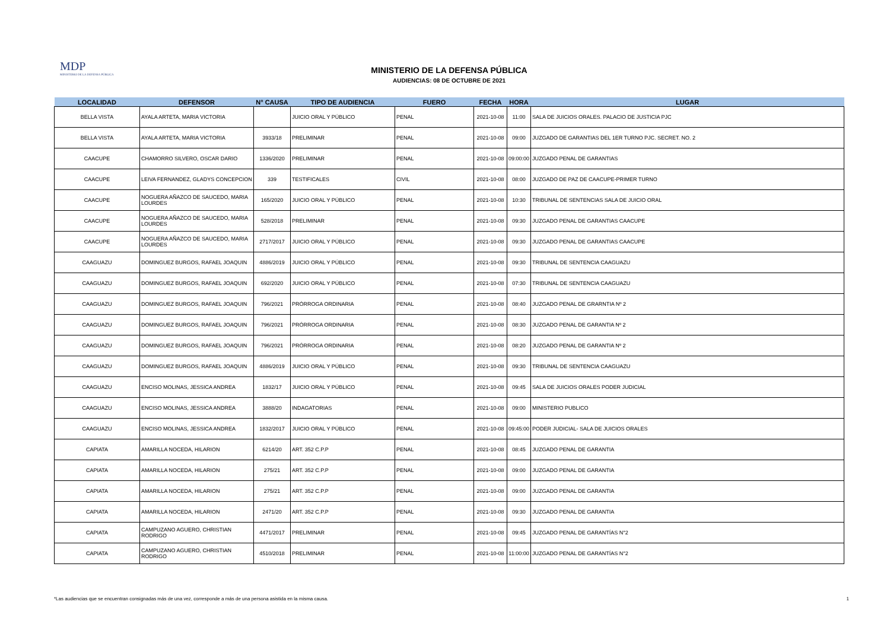MDP
MINISTERIO DE LA DEFENSA PÚBLICA
MINISTERIO DE LA DEFENSA PÚBLICA
AUDIENCIAS: 08 DE OCTUBRE DE 2021
| LOCALIDAD | DEFENSOR | N° CAUSA | TIPO DE AUDIENCIA | FUERO | FECHA | HORA | LUGAR |
| --- | --- | --- | --- | --- | --- | --- | --- |
| BELLA VISTA | AYALA ARTETA, MARIA VICTORIA | | JUICIO ORAL Y PÚBLICO | PENAL | 2021-10-08 | 11:00 | SALA DE JUICIOS ORALES. PALACIO DE JUSTICIA PJC |
| BELLA VISTA | AYALA ARTETA, MARIA VICTORIA | 3933/18 | PRELIMINAR | PENAL | 2021-10-08 | 09:00 | JUZGADO DE GARANTIAS DEL 1ER TURNO PJC. SECRET. NO. 2 |
| CAACUPE | CHAMORRO SILVERO, OSCAR DARIO | 1336/2020 | PRELIMINAR | PENAL | 2021-10-08 | 09:00:00 | JUZGADO PENAL DE GARANTIAS |
| CAACUPE | LEIVA FERNANDEZ, GLADYS CONCEPCION | 339 | TESTIFICALES | CIVIL | 2021-10-08 | 08:00 | JUZGADO DE PAZ DE CAACUPE-PRIMER TURNO |
| CAACUPE | NOGUERA AÑAZCO DE SAUCEDO, MARIA LOURDES | 165/2020 | JUICIO ORAL Y PÚBLICO | PENAL | 2021-10-08 | 10:30 | TRIBUNAL DE SENTENCIAS SALA DE JUICIO ORAL |
| CAACUPE | NOGUERA AÑAZCO DE SAUCEDO, MARIA LOURDES | 528/2018 | PRELIMINAR | PENAL | 2021-10-08 | 09:30 | JUZGADO PENAL DE GARANTIAS CAACUPE |
| CAACUPE | NOGUERA AÑAZCO DE SAUCEDO, MARIA LOURDES | 2717/2017 | JUICIO ORAL Y PÚBLICO | PENAL | 2021-10-08 | 09:30 | JUZGADO PENAL DE GARANTIAS CAACUPE |
| CAAGUAZU | DOMINGUEZ BURGOS, RAFAEL JOAQUIN | 4886/2019 | JUICIO ORAL Y PÚBLICO | PENAL | 2021-10-08 | 09:30 | TRIBUNAL DE SENTENCIA CAAGUAZU |
| CAAGUAZU | DOMINGUEZ BURGOS, RAFAEL JOAQUIN | 692/2020 | JUICIO ORAL Y PÚBLICO | PENAL | 2021-10-08 | 07:30 | TRIBUNAL DE SENTENCIA CAAGUAZU |
| CAAGUAZU | DOMINGUEZ BURGOS, RAFAEL JOAQUIN | 796/2021 | PRÓRROGA ORDINARIA | PENAL | 2021-10-08 | 08:40 | JUZGADO PENAL DE GRARNTIA Nº 2 |
| CAAGUAZU | DOMINGUEZ BURGOS, RAFAEL JOAQUIN | 796/2021 | PRÓRROGA ORDINARIA | PENAL | 2021-10-08 | 08:30 | JUZGADO PENAL DE GARANTIA Nº 2 |
| CAAGUAZU | DOMINGUEZ BURGOS, RAFAEL JOAQUIN | 796/2021 | PRÓRROGA ORDINARIA | PENAL | 2021-10-08 | 08:20 | JUZGADO PENAL DE GARANTIA Nº 2 |
| CAAGUAZU | DOMINGUEZ BURGOS, RAFAEL JOAQUIN | 4886/2019 | JUICIO ORAL Y PÚBLICO | PENAL | 2021-10-08 | 09:30 | TRIBUNAL DE SENTENCIA CAAGUAZU |
| CAAGUAZU | ENCISO MOLINAS, JESSICA ANDREA | 1832/17 | JUICIO ORAL Y PÚBLICO | PENAL | 2021-10-08 | 09:45 | SALA DE JUICIOS ORALES PODER JUDICIAL |
| CAAGUAZU | ENCISO MOLINAS, JESSICA ANDREA | 3888/20 | INDAGATORIAS | PENAL | 2021-10-08 | 09:00 | MINISTERIO PUBLICO |
| CAAGUAZU | ENCISO MOLINAS, JESSICA ANDREA | 1832/2017 | JUICIO ORAL Y PÚBLICO | PENAL | 2021-10-08 | 09:45:00 | PODER JUDICIAL- SALA DE JUICIOS ORALES |
| CAPIATA | AMARILLA NOCEDA, HILARION | 6214/20 | ART. 352 C.P.P | PENAL | 2021-10-08 | 08:45 | JUZGADO PENAL DE GARANTIA |
| CAPIATA | AMARILLA NOCEDA, HILARION | 275/21 | ART. 352 C.P.P | PENAL | 2021-10-08 | 09:00 | JUZGADO PENAL DE GARANTIA |
| CAPIATA | AMARILLA NOCEDA, HILARION | 275/21 | ART. 352 C.P.P | PENAL | 2021-10-08 | 09:00 | JUZGADO PENAL DE GARANTIA |
| CAPIATA | AMARILLA NOCEDA, HILARION | 2471/20 | ART. 352 C.P.P | PENAL | 2021-10-08 | 09:30 | JUZGADO PENAL DE GARANTIA |
| CAPIATA | CAMPUZANO AGUERO, CHRISTIAN RODRIGO | 4471/2017 | PRELIMINAR | PENAL | 2021-10-08 | 09:45 | JUZGADO PENAL DE GARANTÍAS N°2 |
| CAPIATA | CAMPUZANO AGUERO, CHRISTIAN RODRIGO | 4510/2018 | PRELIMINAR | PENAL | 2021-10-08 | 11:00:00 | JUZGADO PENAL DE GARANTÍAS N°2 |
*Las audiencias que se encuentran consignadas más de una vez, corresponde a más de una persona asistida en la misma causa. 1